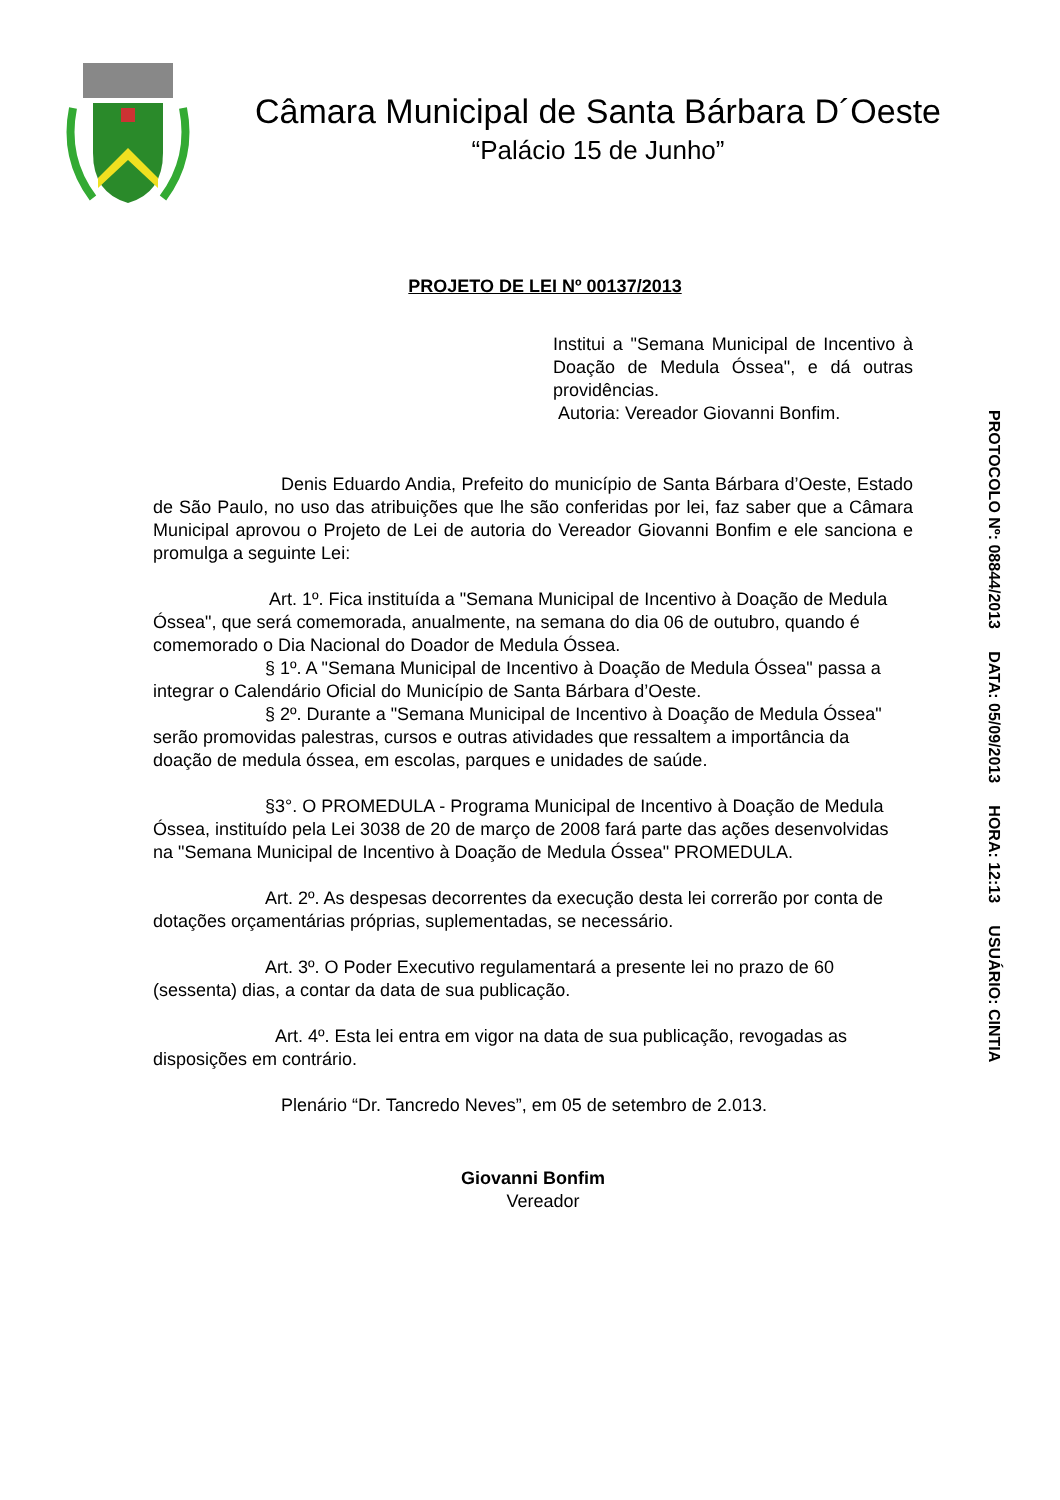Câmara Municipal de Santa Bárbara D´Oeste
“Palácio 15 de Junho”
PROJETO DE LEI Nº 00137/2013
Institui a "Semana Municipal de Incentivo à Doação de Medula Óssea", e dá outras providências.
Autoria: Vereador Giovanni Bonfim.
Denis Eduardo Andia, Prefeito do município de Santa Bárbara d’Oeste, Estado de São Paulo, no uso das atribuições que lhe são conferidas por lei, faz saber que a Câmara Municipal aprovou o Projeto de Lei de autoria do Vereador Giovanni Bonfim e ele sanciona e promulga a seguinte Lei:
Art. 1º. Fica instituída a "Semana Municipal de Incentivo à Doação de Medula Óssea", que será comemorada, anualmente, na semana do dia 06 de outubro, quando é comemorado o Dia Nacional do Doador de Medula Óssea.
§ 1º. A "Semana Municipal de Incentivo à Doação de Medula Óssea" passa a integrar o Calendário Oficial do Município de Santa Bárbara d’Oeste.
§ 2º. Durante a "Semana Municipal de Incentivo à Doação de Medula Óssea" serão promovidas palestras, cursos e outras atividades que ressaltem a importância da doação de medula óssea, em escolas, parques e unidades de saúde.
§3°. O PROMEDULA - Programa Municipal de Incentivo à Doação de Medula Óssea, instituído pela Lei 3038 de 20 de março de 2008 fará parte das ações desenvolvidas na "Semana Municipal de Incentivo à Doação de Medula Óssea" PROMEDULA.
Art. 2º. As despesas decorrentes da execução desta lei correrão por conta de dotações orçamentárias próprias, suplementadas, se necessário.
Art. 3º. O Poder Executivo regulamentará a presente lei no prazo de 60 (sessenta) dias, a contar da data de sua publicação.
Art. 4º. Esta lei entra em vigor na data de sua publicação, revogadas as disposições em contrário.
Plenário “Dr. Tancredo Neves”, em 05 de setembro de 2.013.
Giovanni Bonfim
Vereador
PROTOCOLO Nº: 08844/2013 DATA: 05/09/2013 HORA: 12:13 USUÁRIO: CINTIA